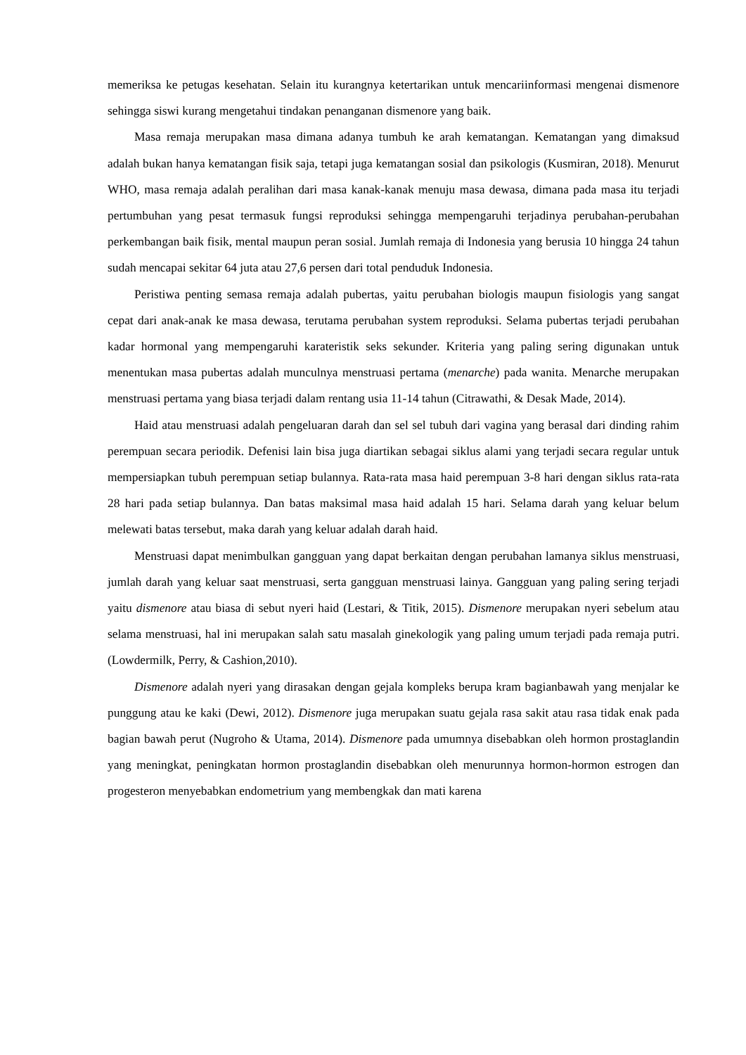memeriksa ke petugas kesehatan. Selain itu kurangnya ketertarikan untuk mencariinformasi mengenai dismenore sehingga siswi kurang mengetahui tindakan penanganan dismenore yang baik.
Masa remaja merupakan masa dimana adanya tumbuh ke arah kematangan. Kematangan yang dimaksud adalah bukan hanya kematangan fisik saja, tetapi juga kematangan sosial dan psikologis (Kusmiran, 2018). Menurut WHO, masa remaja adalah peralihan dari masa kanak-kanak menuju masa dewasa, dimana pada masa itu terjadi pertumbuhan yang pesat termasuk fungsi reproduksi sehingga mempengaruhi terjadinya perubahan-perubahan perkembangan baik fisik, mental maupun peran sosial. Jumlah remaja di Indonesia yang berusia 10 hingga 24 tahun sudah mencapai sekitar 64 juta atau 27,6 persen dari total penduduk Indonesia.
Peristiwa penting semasa remaja adalah pubertas, yaitu perubahan biologis maupun fisiologis yang sangat cepat dari anak-anak ke masa dewasa, terutama perubahan system reproduksi. Selama pubertas terjadi perubahan kadar hormonal yang mempengaruhi karateristik seks sekunder. Kriteria yang paling sering digunakan untuk menentukan masa pubertas adalah munculnya menstruasi pertama (menarche) pada wanita. Menarche merupakan menstruasi pertama yang biasa terjadi dalam rentang usia 11-14 tahun (Citrawathi, & Desak Made, 2014).
Haid atau menstruasi adalah pengeluaran darah dan sel sel tubuh dari vagina yang berasal dari dinding rahim perempuan secara periodik. Defenisi lain bisa juga diartikan sebagai siklus alami yang terjadi secara regular untuk mempersiapkan tubuh perempuan setiap bulannya. Rata-rata masa haid perempuan 3-8 hari dengan siklus rata-rata 28 hari pada setiap bulannya. Dan batas maksimal masa haid adalah 15 hari. Selama darah yang keluar belum melewati batas tersebut, maka darah yang keluar adalah darah haid.
Menstruasi dapat menimbulkan gangguan yang dapat berkaitan dengan perubahan lamanya siklus menstruasi, jumlah darah yang keluar saat menstruasi, serta gangguan menstruasi lainya. Gangguan yang paling sering terjadi yaitu dismenore atau biasa di sebut nyeri haid (Lestari, & Titik, 2015). Dismenore merupakan nyeri sebelum atau selama menstruasi, hal ini merupakan salah satu masalah ginekologik yang paling umum terjadi pada remaja putri. (Lowdermilk, Perry, & Cashion,2010).
Dismenore adalah nyeri yang dirasakan dengan gejala kompleks berupa kram bagianbawah yang menjalar ke punggung atau ke kaki (Dewi, 2012). Dismenore juga merupakan suatu gejala rasa sakit atau rasa tidak enak pada bagian bawah perut (Nugroho & Utama, 2014). Dismenore pada umumnya disebabkan oleh hormon prostaglandin yang meningkat, peningkatan hormon prostaglandin disebabkan oleh menurunnya hormon-hormon estrogen dan progesteron menyebabkan endometrium yang membengkak dan mati karena